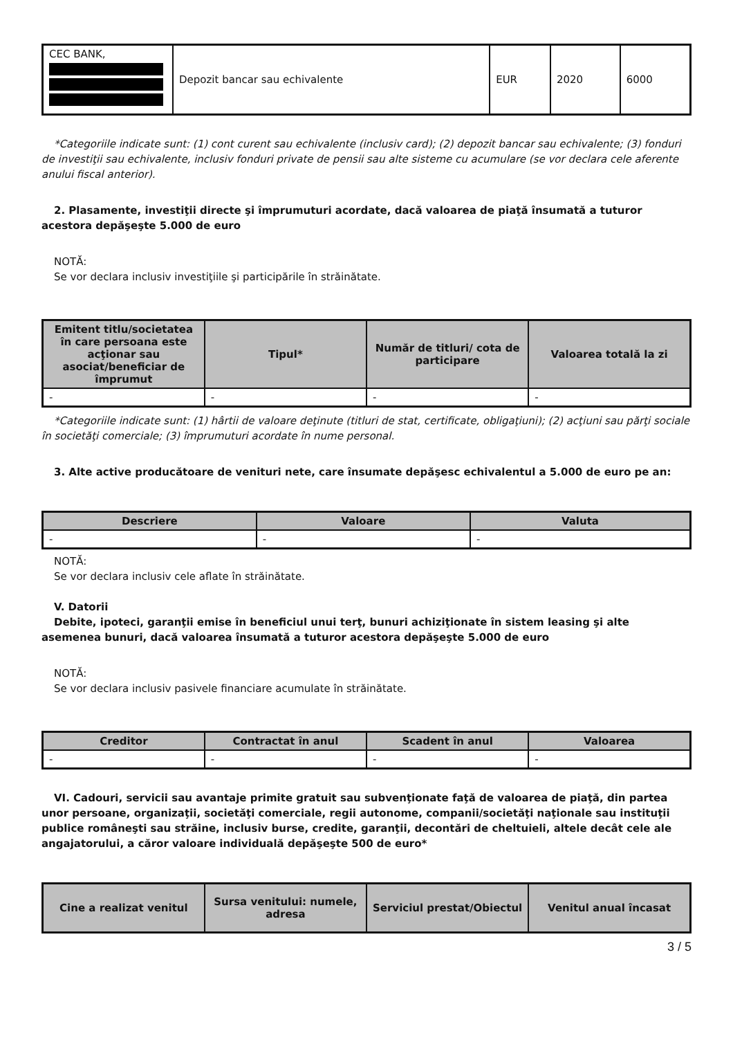| CEC BANK, | Depozit bancar sau echivalente | EUR | 2020 | 6000 |
*Categoriile indicate sunt: (1) cont curent sau echivalente (inclusiv card); (2) depozit bancar sau echivalente; (3) fonduri de investiţii sau echivalente, inclusiv fonduri private de pensii sau alte sisteme cu acumulare (se vor declara cele aferente anului fiscal anterior).
2. Plasamente, investiţii directe şi împrumuturi acordate, dacă valoarea de piaţă însumată a tuturor acestora depăşeşte 5.000 de euro
NOTĂ:
Se vor declara inclusiv investiţiile şi participările în străinătate.
| Emitent titlu/societatea în care persoana este acţionar sau asociat/beneficiar de împrumut | Tipul* | Număr de titluri/ cota de participare | Valoarea totală la zi |
| --- | --- | --- | --- |
| - | - | - | - |
*Categoriile indicate sunt: (1) hârtii de valoare deţinute (titluri de stat, certificate, obligaţiuni); (2) acţiuni sau părţi sociale în societăţi comerciale; (3) împrumuturi acordate în nume personal.
3. Alte active producătoare de venituri nete, care însumate depăşesc echivalentul a 5.000 de euro pe an:
| Descriere | Valoare | Valuta |
| --- | --- | --- |
| - | - | - |
NOTĂ:
Se vor declara inclusiv cele aflate în străinătate.
V. Datorii
Debite, ipoteci, garanţii emise în beneficiul unui terţ, bunuri achiziţionate în sistem leasing şi alte asemenea bunuri, dacă valoarea însumată a tuturor acestora depăşeşte 5.000 de euro
NOTĂ:
Se vor declara inclusiv pasivele financiare acumulate în străinătate.
| Creditor | Contractat în anul | Scadent în anul | Valoarea |
| --- | --- | --- | --- |
| - | - | - | - |
VI. Cadouri, servicii sau avantaje primite gratuit sau subvenţionate faţă de valoarea de piaţă, din partea unor persoane, organizaţii, societăţi comerciale, regii autonome, companii/societăţi naţionale sau instituţii publice româneşti sau străine, inclusiv burse, credite, garanţii, decontări de cheltuieli, altele decât cele ale angajatorului, a căror valoare individuală depăşeşte 500 de euro*
| Cine a realizat venitul | Sursa venitului: numele, adresa | Serviciul prestat/Obiectul | Venitul anual încasat |
| --- | --- | --- | --- |
3 / 5